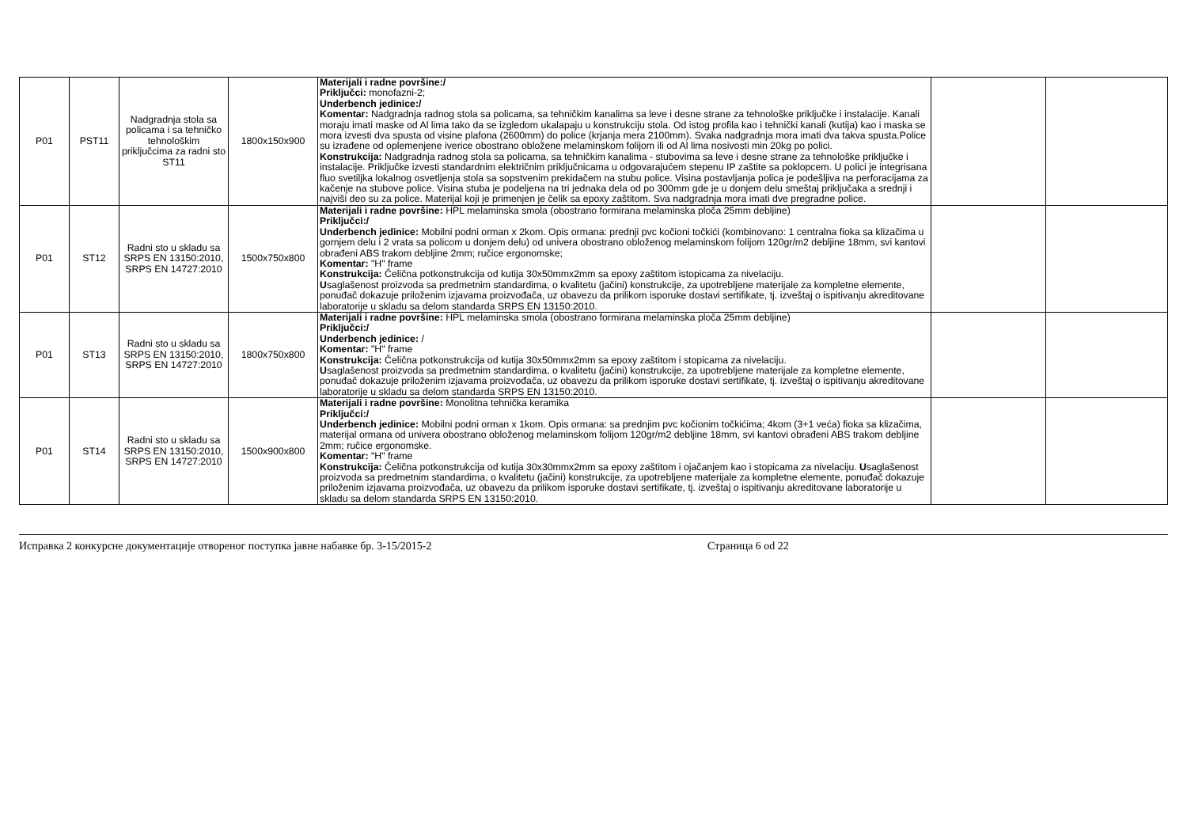| P01 | PST11 | Nadgradnja stola sa policama i sa tehničko tehnološkim priključcima za radni sto ST11 | 1800x150x900 | Materijali i radne površine:/ Priključci: monofazni-2; Underbench jedinice:/ Komentar: Nadgradnja radnog stola sa policama, sa tehničkim kanalima sa leve i desne strane za tehnološke priključke i instalacije. Kanali moraju imati maske od Al lima tako da se izgledom ukalapaju u konstrukciju stola. Od istog profila kao i tehnički kanali (kutija) kao i maska se mora izvesti dva spusta od visine plafona (2600mm) do police (krjanja mera 2100mm). Svaka nadgradnja mora imati dva takva spusta.Police su izrađene od oplemenjene iverice obostrano obložene melaminskom folijom ili od Al lima nosivosti min 20kg po polici. Konstrukcija: Nadgradnja radnog stola sa policama, sa tehničkim kanalima - stubovima sa leve i desne strane za tehnološke priključke i instalacije. Priključke izvesti standardnim električnim priključnicama u odgovarajućem stepenu IP zaštite sa poklopcem. U polici je integrisana fluo svetiljka lokalnog osvetljenja stola sa sopstvenim prekidačem na stubu police. Visina postavljanja polica je podešljiva na perforacijama za kačenje na stubove police. Visina stuba je podeljena na tri jednaka dela od po 300mm gde je u donjem delu smeštaj priključaka a srednji i najviši deo su za police. Materijal koji je primenjen je čelik sa epoxy zaštitom. Sva nadgradnja mora imati dve pregradne police. | | |
| P01 | ST12 | Radni sto u skladu sa SRPS EN 13150:2010, SRPS EN 14727:2010 | 1500x750x800 | Materijali i radne površine: HPL melaminska smola (obostrano formirana melaminska ploča 25mm debljine) Priključci:/ Underbench jedinice: Mobilni podni orman x 2kom. Opis ormana: prednji pvc kočioni točkići (kombinovano: 1 centralna fioka sa klizačima u gornjem delu i 2 vrata sa policom u donjem delu) od univera obostrano obloženog melaminskom folijom 120gr/m2 debljine 18mm, svi kantovi obrađeni ABS trakom debljine 2mm; ručice ergonomske; Komentar: "H" frame Konstrukcija: Čelična potkonstrukcija od kutija 30x50mmx2mm sa epoxy zaštitom istopicama za nivelaciju. U saglašenost proizvoda sa predmetnim standardima, o kvalitetu (jačini) konstrukcije, za upotrebljene materijale za kompletne elemente, ponuđač dokazuje priloženim izjavama proizvođača, uz obavezu da prilikom isporuke dostavi sertifikate, tj. izveštaj o ispitivanju akreditovane laboratorije u skladu sa delom standarda SRPS EN 13150:2010. | | |
| P01 | ST13 | Radni sto u skladu sa SRPS EN 13150:2010, SRPS EN 14727:2010 | 1800x750x800 | Materijali i radne površine: HPL melaminska smola (obostrano formirana melaminska ploča 25mm debljine) Priključci:/ Underbench jedinice: / Komentar: "H" frame Konstrukcija: Čelična potkonstrukcija od kutija 30x50mmx2mm sa epoxy zaštitom i stopicama za nivelaciju. U saglašenost proizvoda sa predmetnim standardima, o kvalitetu (jačini) konstrukcije, za upotrebljene materijale za kompletne elemente, ponuđač dokazuje priloženim izjavama proizvođača, uz obavezu da prilikom isporuke dostavi sertifikate, tj. izveštaj o ispitivanju akreditovane laboratorije u skladu sa delom standarda SRPS EN 13150:2010. | | |
| P01 | ST14 | Radni sto u skladu sa SRPS EN 13150:2010, SRPS EN 14727:2010 | 1500x900x800 | Materijali i radne površine: Monolitna tehnička keramika Priključci:/ Underbench jedinice: Mobilni podni orman x 1kom. Opis ormana: sa prednjim pvc kočionim točkićima; 4kom (3+1 veća) fioka sa klizačima, materijal ormana od univera obostrano obloženog melaminskom folijom 120gr/m2 debljine 18mm, svi kantovi obrađeni ABS trakom debljine 2mm; ručice ergonomske. Komentar: "H" frame Konstrukcija: Čelična potkonstrukcija od kutija 30x30mmx2mm sa epoxy zaštitom i ojačanjem kao i stopicama za nivelaciju. U saglašenost proizvoda sa predmetnim standardima, o kvalitetu (jačini) konstrukcije, za upotrebljene materijale za kompletne elemente, ponuđač dokazuje priloženim izjavama proizvođača, uz obavezu da prilikom isporuke dostavi sertifikate, tj. izveštaj o ispitivanju akreditovane laboratorije u skladu sa delom standarda SRPS EN 13150:2010. | | |
Исправка 2 конкурсне документације отвореног поступка јавне набавке бр. 3-15/2015-2 Страница 6 od 22